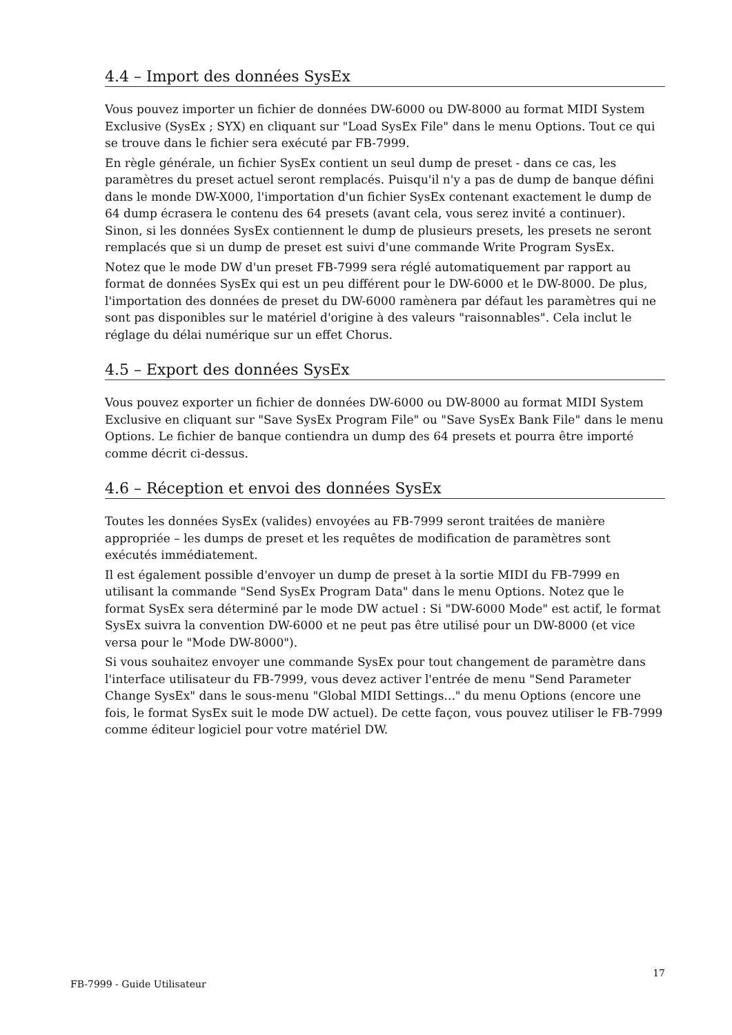4.4 – Import des données SysEx
Vous pouvez importer un fichier de données DW-6000 ou DW-8000 au format MIDI System Exclusive (SysEx ; SYX) en cliquant sur "Load SysEx File" dans le menu Options. Tout ce qui se trouve dans le fichier sera exécuté par FB-7999.
En règle générale, un fichier SysEx contient un seul dump de preset - dans ce cas, les paramètres du preset actuel seront remplacés. Puisqu'il n'y a pas de dump de banque défini dans le monde DW-X000, l'importation d'un fichier SysEx contenant exactement le dump de 64 dump écrasera le contenu des 64 presets (avant cela, vous serez invité a continuer). Sinon, si les données SysEx contiennent le dump de plusieurs presets, les presets ne seront remplacés que si un dump de preset est suivi d'une commande Write Program SysEx.
Notez que le mode DW d'un preset FB-7999 sera réglé automatiquement par rapport au format de données SysEx qui est un peu différent pour le DW-6000 et le DW-8000. De plus, l'importation des données de preset du DW-6000 ramènera par défaut les paramètres qui ne sont pas disponibles sur le matériel d'origine à des valeurs "raisonnables". Cela inclut le réglage du délai numérique sur un effet Chorus.
4.5 – Export des données SysEx
Vous pouvez exporter un fichier de données DW-6000 ou DW-8000 au format MIDI System Exclusive en cliquant sur "Save SysEx Program File" ou "Save SysEx Bank File" dans le menu Options. Le fichier de banque contiendra un dump des 64 presets et pourra être importé comme décrit ci-dessus.
4.6 – Réception et envoi des données SysEx
Toutes les données SysEx (valides) envoyées au FB-7999 seront traitées de manière appropriée – les dumps de preset et les requêtes de modification de paramètres sont exécutés immédiatement.
Il est également possible d'envoyer un dump de preset à la sortie MIDI du FB-7999 en utilisant la commande "Send SysEx Program Data" dans le menu Options. Notez que le format SysEx sera déterminé par le mode DW actuel : Si "DW-6000 Mode" est actif, le format SysEx suivra la convention DW-6000 et ne peut pas être utilisé pour un DW-8000 (et vice versa pour le "Mode DW-8000").
Si vous souhaitez envoyer une commande SysEx pour tout changement de paramètre dans l'interface utilisateur du FB-7999, vous devez activer l'entrée de menu "Send Parameter Change SysEx" dans le sous-menu "Global MIDI Settings..." du menu Options (encore une fois, le format SysEx suit le mode DW actuel). De cette façon, vous pouvez utiliser le FB-7999 comme éditeur logiciel pour votre matériel DW.
FB-7999 - Guide Utilisateur 17